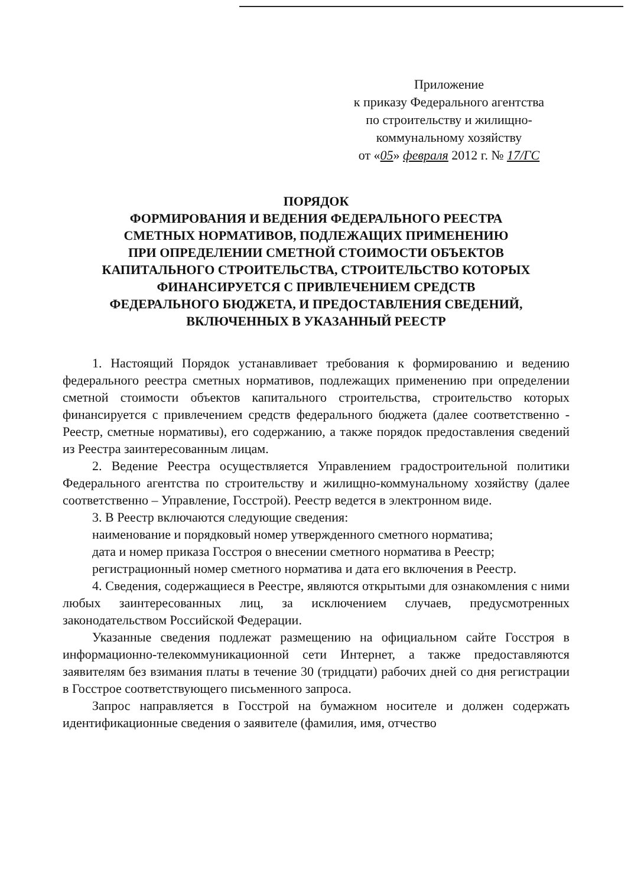Приложение
к приказу Федерального агентства
по строительству и жилищно-
коммунальному хозяйству
от «05» февраля 2012 г. № 17/ГС
ПОРЯДОК
ФОРМИРОВАНИЯ И ВЕДЕНИЯ ФЕДЕРАЛЬНОГО РЕЕСТРА
СМЕТНЫХ НОРМАТИВОВ, ПОДЛЕЖАЩИХ ПРИМЕНЕНИЮ
ПРИ ОПРЕДЕЛЕНИИ СМЕТНОЙ СТОИМОСТИ ОБЪЕКТОВ
КАПИТАЛЬНОГО СТРОИТЕЛЬСТВА, СТРОИТЕЛЬСТВО КОТОРЫХ
ФИНАНСИРУЕТСЯ С ПРИВЛЕЧЕНИЕМ СРЕДСТВ
ФЕДЕРАЛЬНОГО БЮДЖЕТА, И ПРЕДОСТАВЛЕНИЯ СВЕДЕНИЙ,
ВКЛЮЧЕННЫХ В УКАЗАННЫЙ РЕЕСТР
1. Настоящий Порядок устанавливает требования к формированию и ведению федерального реестра сметных нормативов, подлежащих применению при определении сметной стоимости объектов капитального строительства, строительство которых финансируется с привлечением средств федерального бюджета (далее соответственно - Реестр, сметные нормативы), его содержанию, а также порядок предоставления сведений из Реестра заинтересованным лицам.
2. Ведение Реестра осуществляется Управлением градостроительной политики Федерального агентства по строительству и жилищно-коммунальному хозяйству (далее соответственно – Управление, Госстрой). Реестр ведется в электронном виде.
3. В Реестр включаются следующие сведения:
наименование и порядковый номер утвержденного сметного норматива;
дата и номер приказа Госстроя о внесении сметного норматива в Реестр;
регистрационный номер сметного норматива и дата его включения в Реестр.
4. Сведения, содержащиеся в Реестре, являются открытыми для ознакомления с ними любых заинтересованных лиц, за исключением случаев, предусмотренных законодательством Российской Федерации.
Указанные сведения подлежат размещению на официальном сайте Госстроя в информационно-телекоммуникационной сети Интернет, а также предоставляются заявителям без взимания платы в течение 30 (тридцати) рабочих дней со дня регистрации в Госстрое соответствующего письменного запроса.
Запрос направляется в Госстрой на бумажном носителе и должен содержать идентификационные сведения о заявителе (фамилия, имя, отчество